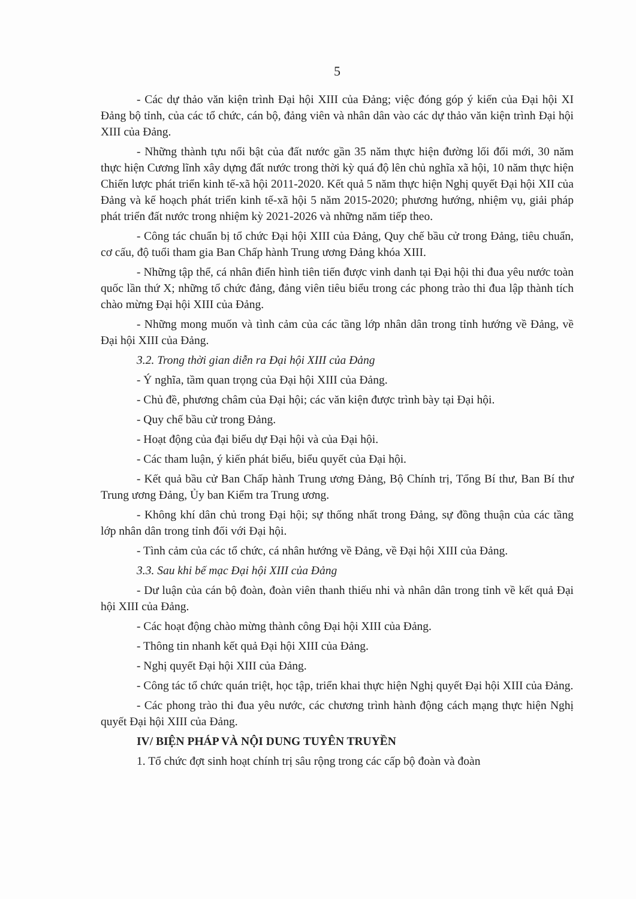5
- Các dự thảo văn kiện trình Đại hội XIII của Đảng; việc đóng góp ý kiến của Đại hội XI Đảng bộ tỉnh, của các tổ chức, cán bộ, đảng viên và nhân dân vào các dự thảo văn kiện trình Đại hội XIII của Đảng.
- Những thành tựu nổi bật của đất nước gần 35 năm thực hiện đường lối đổi mới, 30 năm thực hiện Cương lĩnh xây dựng đất nước trong thời kỳ quá độ lên chủ nghĩa xã hội, 10 năm thực hiện Chiến lược phát triển kinh tế-xã hội 2011-2020. Kết quả 5 năm thực hiện Nghị quyết Đại hội XII của Đảng và kế hoạch phát triển kinh tế-xã hội 5 năm 2015-2020; phương hướng, nhiệm vụ, giải pháp phát triển đất nước trong nhiệm kỳ 2021-2026 và những năm tiếp theo.
- Công tác chuẩn bị tổ chức Đại hội XIII của Đảng, Quy chế bầu cử trong Đảng, tiêu chuẩn, cơ cấu, độ tuổi tham gia Ban Chấp hành Trung ương Đảng khóa XIII.
- Những tập thể, cá nhân điển hình tiên tiến được vinh danh tại Đại hội thi đua yêu nước toàn quốc lần thứ X; những tổ chức đảng, đảng viên tiêu biểu trong các phong trào thi đua lập thành tích chào mừng Đại hội XIII của Đảng.
- Những mong muốn và tình cảm của các tầng lớp nhân dân trong tỉnh hướng về Đảng, về Đại hội XIII của Đảng.
3.2. Trong thời gian diễn ra Đại hội XIII của Đảng
- Ý nghĩa, tầm quan trọng của Đại hội XIII của Đảng.
- Chủ đề, phương châm của Đại hội; các văn kiện được trình bày tại Đại hội.
- Quy chế bầu cử trong Đảng.
- Hoạt động của đại biểu dự Đại hội và của Đại hội.
- Các tham luận, ý kiến phát biểu, biểu quyết của Đại hội.
- Kết quả bầu cử Ban Chấp hành Trung ương Đảng, Bộ Chính trị, Tổng Bí thư, Ban Bí thư Trung ương Đảng, Ủy ban Kiểm tra Trung ương.
- Không khí dân chủ trong Đại hội; sự thống nhất trong Đảng, sự đồng thuận của các tầng lớp nhân dân trong tỉnh đối với Đại hội.
- Tình cảm của các tổ chức, cá nhân hướng về Đảng, về Đại hội XIII của Đảng.
3.3. Sau khi bế mạc Đại hội XIII của Đảng
- Dư luận của cán bộ đoàn, đoàn viên thanh thiếu nhi và nhân dân trong tỉnh về kết quả Đại hội XIII của Đảng.
- Các hoạt động chào mừng thành công Đại hội XIII của Đảng.
- Thông tin nhanh kết quả Đại hội XIII của Đảng.
- Nghị quyết Đại hội XIII của Đảng.
- Công tác tổ chức quán triệt, học tập, triển khai thực hiện Nghị quyết Đại hội XIII của Đảng.
- Các phong trào thi đua yêu nước, các chương trình hành động cách mạng thực hiện Nghị quyết Đại hội XIII của Đảng.
IV/ BIỆN PHÁP VÀ NỘI DUNG TUYÊN TRUYỀN
1. Tổ chức đợt sinh hoạt chính trị sâu rộng trong các cấp bộ đoàn và đoàn